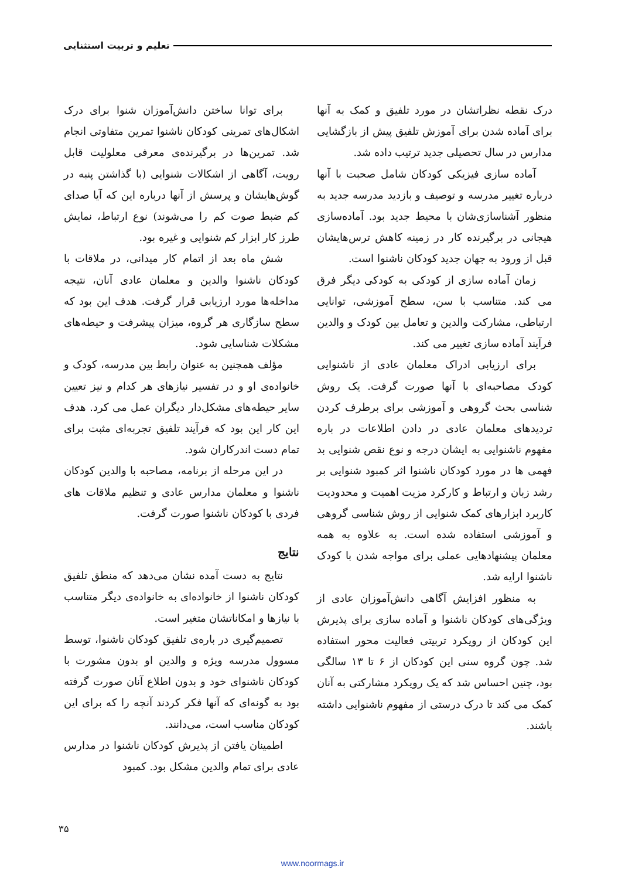تعلیم و تربیت استثنایی
درک نقطه نظراتشان در مورد تلفیق و کمک به آنها برای آماده شدن برای آموزش تلفیق پیش از بازگشایی مدارس در سال تحصیلی جدید ترتیب داده شد.
آماده سازی فیزیکی کودکان شامل صحبت با آنها درباره تغییر مدرسه و توصیف و بازدید مدرسه جدید به منظور آشناسازی‌شان با محیط جدید بود. آماده‌سازی هیجانی در برگیرنده کار در زمینه کاهش ترس‌هایشان قبل از ورود به جهان جدید کودکان ناشنوا است.
زمان آماده سازی از کودکی به کودکی دیگر فرق می کند. متناسب با سن، سطح آموزشی، توانایی ارتباطی، مشارکت والدین و تعامل بین کودک و والدین فرآیند آماده سازی تغییر می کند.
برای ارزیابی ادراک معلمان عادی از ناشنوایی کودک مصاحبه‌ای با آنها صورت گرفت. یک روش شناسی بحث گروهی و آموزشی برای برطرف کردن تردیدهای معلمان عادی در دادن اطلاعات در باره مفهوم ناشنوایی به ایشان درجه و نوع نقص شنوایی بد فهمی ها در مورد کودکان ناشنوا اثر کمبود شنوایی بر رشد زبان و ارتباط و کارکرد مزیت اهمیت و محدودیت کاربرد ابزارهای کمک شنوایی از روش شناسی گروهی و آموزشی استفاده شده است. به علاوه به همه معلمان پیشنهادهایی عملی برای مواجه شدن با کودک ناشنوا ارایه شد.
به منظور افزایش آگاهی دانش‌آموزان عادی از ویژگی‌های کودکان ناشنوا و آماده سازی برای پذیرش این کودکان از رویکرد تربیتی فعالیت محور استفاده شد. چون گروه سنی این کودکان از ۶ تا ۱۳ سالگی بود، چنین احساس شد که یک رویکرد مشارکتی به آنان کمک می کند تا درک درستی از مفهوم ناشنوایی داشته باشند.
برای توانا ساختن دانش‌آموزان شنوا برای درک اشکال‌های تمرینی کودکان ناشنوا تمرین متفاوتی انجام شد. تمرین‌ها در برگیرنده‌ی معرفی معلولیت قابل رویت، آگاهی از اشکالات شنوایی (با گذاشتن پنبه در گوش‌هایشان و پرسش از آنها درباره این که آیا صدای کم ضبط صوت کم را می‌شوند) نوع ارتباط، نمایش طرز کار ابزار کم شنوایی و غیره بود.
شش ماه بعد از اتمام کار میدانی، در ملاقات با کودکان ناشنوا والدین و معلمان عادی آنان، نتیجه مداخله‌ها مورد ارزیابی قرار گرفت. هدف این بود که سطح سازگاری هر گروه، میزان پیشرفت و حیطه‌های مشکلات شناسایی شود.
مؤلف همچنین به عنوان رابط بین مدرسه، کودک و خانواده‌ی او و در تفسیر نیازهای هر کدام و نیز تعیین سایر حیطه‌های مشکل‌دار دیگران عمل می کرد. هدف این کار این بود که فرآیند تلفیق تجربه‌ای مثبت برای تمام دست اندرکاران شود.
در این مرحله از برنامه، مصاحبه با والدین کودکان ناشنوا و معلمان مدارس عادی و تنظیم ملاقات های فردی با کودکان ناشنوا صورت گرفت.
نتایج
نتایج به دست آمده نشان می‌دهد که منطق تلفیق کودکان ناشنوا از خانواده‌ای به خانواده‌ی دیگر متناسب با نیازها و امکاناتشان متغیر است.
تصمیم‌گیری در باره‌ی تلفیق کودکان ناشنوا، توسط مسوول مدرسه ویژه و والدین او بدون مشورت با کودکان ناشنوای خود و بدون اطلاع آنان صورت گرفته بود به گونه‌ای که آنها فکر کردند آنچه را که برای این کودکان مناسب است، می‌دانند.
اطمینان یافتن از پذیرش کودکان ناشنوا در مدارس عادی برای تمام والدین مشکل بود. کمبود
۳۵
www.noormags.ir